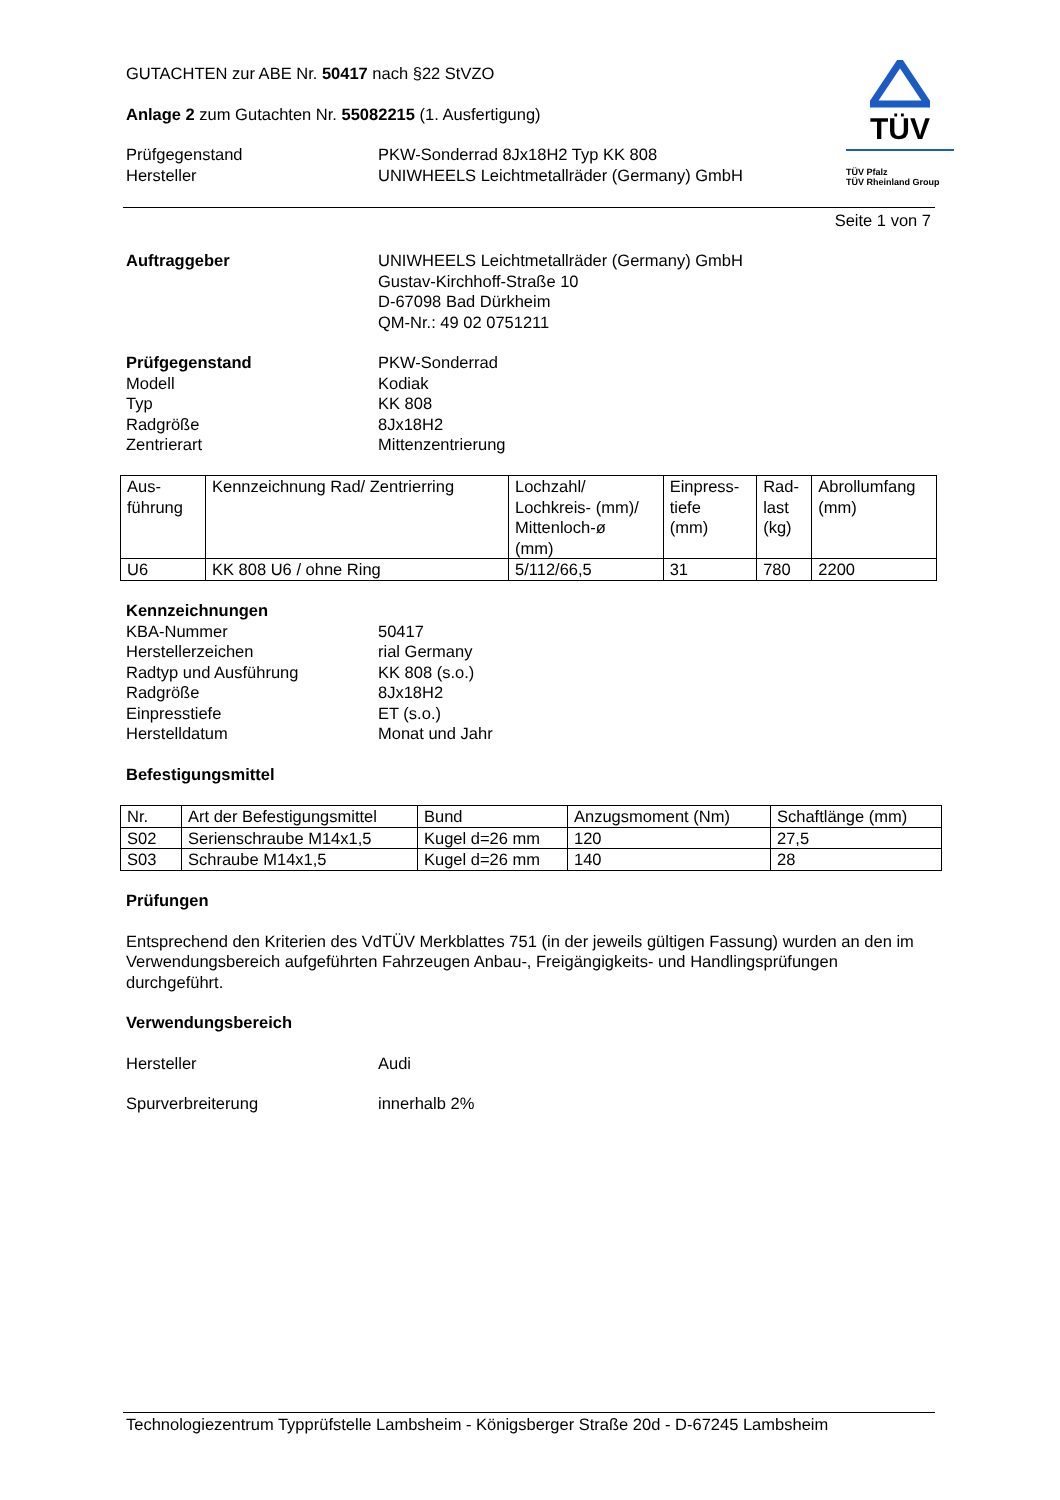GUTACHTEN zur ABE Nr. 50417 nach §22 StVZO
Anlage 2 zum Gutachten Nr. 55082215 (1. Ausfertigung)
Prüfgegenstand
Hersteller
PKW-Sonderrad 8Jx18H2 Typ KK 808
UNIWHEELS Leichtmetallräder (Germany) GmbH
TÜV
TÜV Pfalz
TÜV Rheinland Group
Seite 1 von 7
Auftraggeber UNIWHEELS Leichtmetallräder (Germany) GmbH
Gustav-Kirchhoff-Straße 10
D-67098 Bad Dürkheim
QM-Nr.: 49 02 0751211
Prüfgegenstand
Modell
Typ
Radgröße
Zentrierart
PKW-Sonderrad
Kodiak
KK 808
8Jx18H2
Mittenzentrierung
| Aus- führung | Kennzeichnung Rad/ Zentrierring | Lochzahl/ Lochkreis- (mm)/ Mittenloch-ø (mm) | Einpress- tiefe (mm) | Rad- last (kg) | Abrollumfang (mm) |
| U6 | KK 808 U6 / ohne Ring | 5/112/66,5 | 31 | 780 | 2200 |
Kennzeichnungen
KBA-Nummer
Herstellerzeichen
Radtyp und Ausführung
Radgröße
Einpresstiefe
Herstelldatum
50417
rial Germany
KK 808 (s.o.)
8Jx18H2
ET (s.o.)
Monat und Jahr
Befestigungsmittel
| Nr. | Art der Befestigungsmittel | Bund | Anzugsmoment (Nm) | Schaftlänge (mm) |
| S02 | Serienschraube M14x1,5 | Kugel d=26 mm | 120 | 27,5 |
| S03 | Schraube M14x1,5 | Kugel d=26 mm | 140 | 28 |
Prüfungen
Entsprechend den Kriterien des VdTÜV Merkblattes 751 (in der jeweils gültigen Fassung) wurden an den im Verwendungsbereich aufgeführten Fahrzeugen Anbau-, Freigängigkeits- und Handlingsprüfungen durchgeführt.
Verwendungsbereich
Hersteller Audi
Spurverbreiterung innerhalb 2%
Technologiezentrum Typprüfstelle Lambsheim - Königsberger Straße 20d - D-67245 Lambsheim